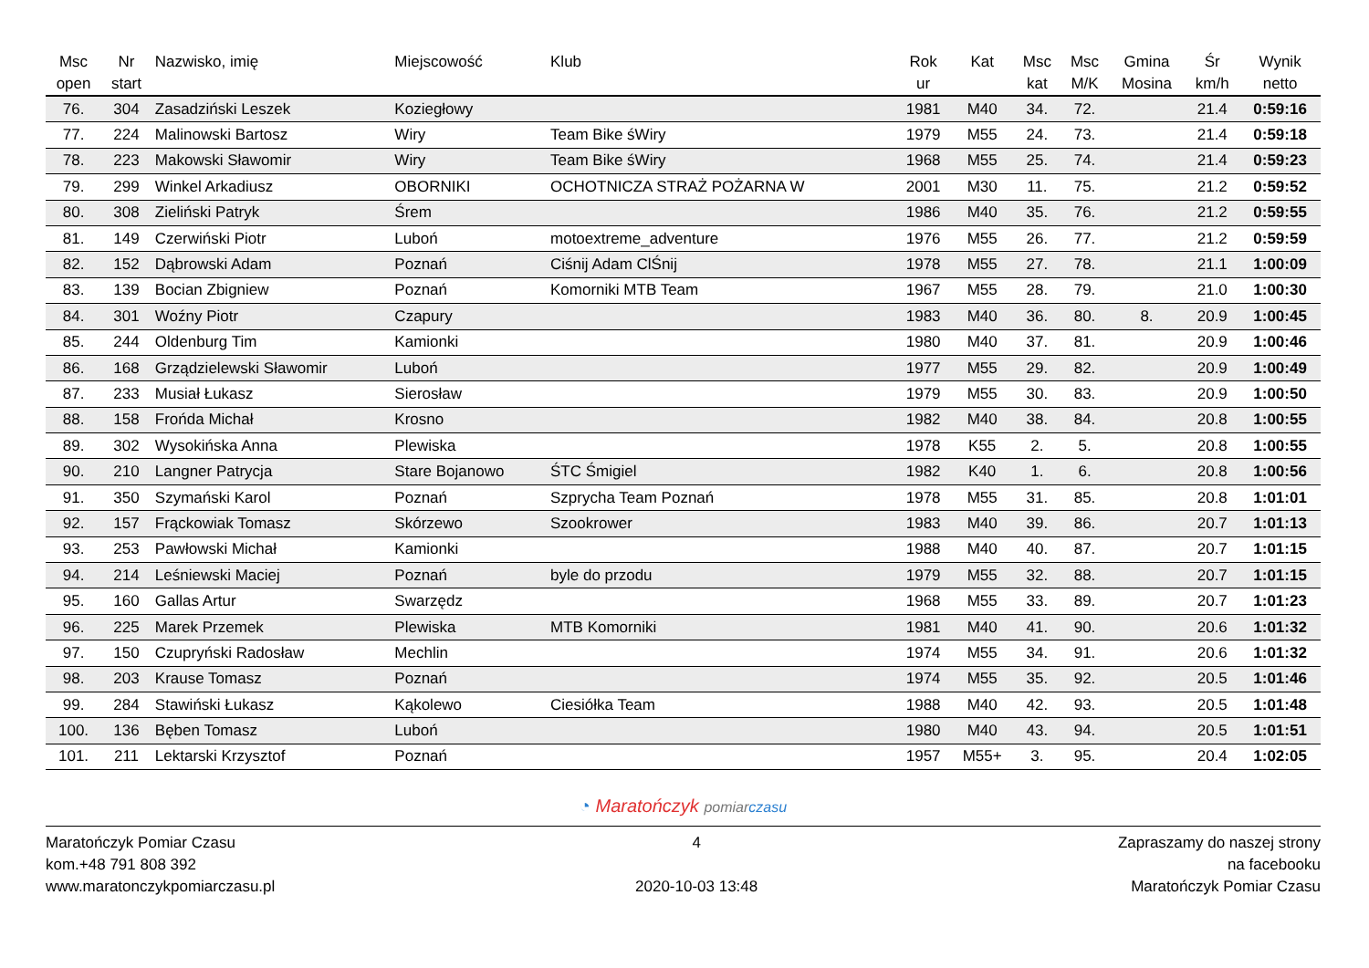| Msc open | Nr start | Nazwisko, imię | Miejscowość | Klub | Rok ur | Kat | Msc kat | Msc M/K | Gmina Mosina | Śr km/h | Wynik netto |
| --- | --- | --- | --- | --- | --- | --- | --- | --- | --- | --- | --- |
| 76. | 304 | Zasadziński Leszek | Koziegłowy | | 1981 | M40 | 34. | 72. | | 21.4 | 0:59:16 |
| 77. | 224 | Malinowski Bartosz | Wiry | Team Bike śWiry | 1979 | M55 | 24. | 73. | | 21.4 | 0:59:18 |
| 78. | 223 | Makowski Sławomir | Wiry | Team Bike śWiry | 1968 | M55 | 25. | 74. | | 21.4 | 0:59:23 |
| 79. | 299 | Winkel Arkadiusz | OBORNIKI | OCHOTNICZA STRAŻ POŻARNA W | 2001 | M30 | 11. | 75. | | 21.2 | 0:59:52 |
| 80. | 308 | Zieliński Patryk | Śrem | | 1986 | M40 | 35. | 76. | | 21.2 | 0:59:55 |
| 81. | 149 | Czerwiński Piotr | Luboń | motoextreme_adventure | 1976 | M55 | 26. | 77. | | 21.2 | 0:59:59 |
| 82. | 152 | Dąbrowski Adam | Poznań | Ciśnij Adam ClŚnij | 1978 | M55 | 27. | 78. | | 21.1 | 1:00:09 |
| 83. | 139 | Bocian Zbigniew | Poznań | Komorniki MTB Team | 1967 | M55 | 28. | 79. | | 21.0 | 1:00:30 |
| 84. | 301 | Woźny Piotr | Czapury | | 1983 | M40 | 36. | 80. | 8. | 20.9 | 1:00:45 |
| 85. | 244 | Oldenburg Tim | Kamionki | | 1980 | M40 | 37. | 81. | | 20.9 | 1:00:46 |
| 86. | 168 | Grządzielewski Sławomir | Luboń | | 1977 | M55 | 29. | 82. | | 20.9 | 1:00:49 |
| 87. | 233 | Musiał Łukasz | Sierosław | | 1979 | M55 | 30. | 83. | | 20.9 | 1:00:50 |
| 88. | 158 | Frońda Michał | Krosno | | 1982 | M40 | 38. | 84. | | 20.8 | 1:00:55 |
| 89. | 302 | Wysokińska Anna | Plewiska | | 1978 | K55 | 2. | 5. | | 20.8 | 1:00:55 |
| 90. | 210 | Langner Patrycja | Stare Bojanowo | ŚTC Śmigiel | 1982 | K40 | 1. | 6. | | 20.8 | 1:00:56 |
| 91. | 350 | Szymański Karol | Poznań | Szprycha Team Poznań | 1978 | M55 | 31. | 85. | | 20.8 | 1:01:01 |
| 92. | 157 | Frąckowiak Tomasz | Skórzewo | Szookrower | 1983 | M40 | 39. | 86. | | 20.7 | 1:01:13 |
| 93. | 253 | Pawłowski Michał | Kamionki | | 1988 | M40 | 40. | 87. | | 20.7 | 1:01:15 |
| 94. | 214 | Leśniewski Maciej | Poznań | byle do przodu | 1979 | M55 | 32. | 88. | | 20.7 | 1:01:15 |
| 95. | 160 | Gallas Artur | Swarzędz | | 1968 | M55 | 33. | 89. | | 20.7 | 1:01:23 |
| 96. | 225 | Marek Przemek | Plewiska | MTB Komorniki | 1981 | M40 | 41. | 90. | | 20.6 | 1:01:32 |
| 97. | 150 | Czupryński Radosław | Mechlin | | 1974 | M55 | 34. | 91. | | 20.6 | 1:01:32 |
| 98. | 203 | Krause Tomasz | Poznań | | 1974 | M55 | 35. | 92. | | 20.5 | 1:01:46 |
| 99. | 284 | Stawiński Łukasz | Kąkolewo | Ciesiółka Team | 1988 | M40 | 42. | 93. | | 20.5 | 1:01:48 |
| 100. | 136 | Bęben Tomasz | Luboń | | 1980 | M40 | 43. | 94. | | 20.5 | 1:01:51 |
| 101. | 211 | Lektarski Krzysztof | Poznań | | 1957 | M55+ | 3. | 95. | | 20.4 | 1:02:05 |
◔ Maratończyk pomiar czasu
Maratończyk Pomiar Czasu
kom.+48 791 808 392
www.maratonczykpomiarczasu.pl
4
2020-10-03 13:48
Zapraszamy do naszej strony
na facebooku
Maratończyk Pomiar Czasu